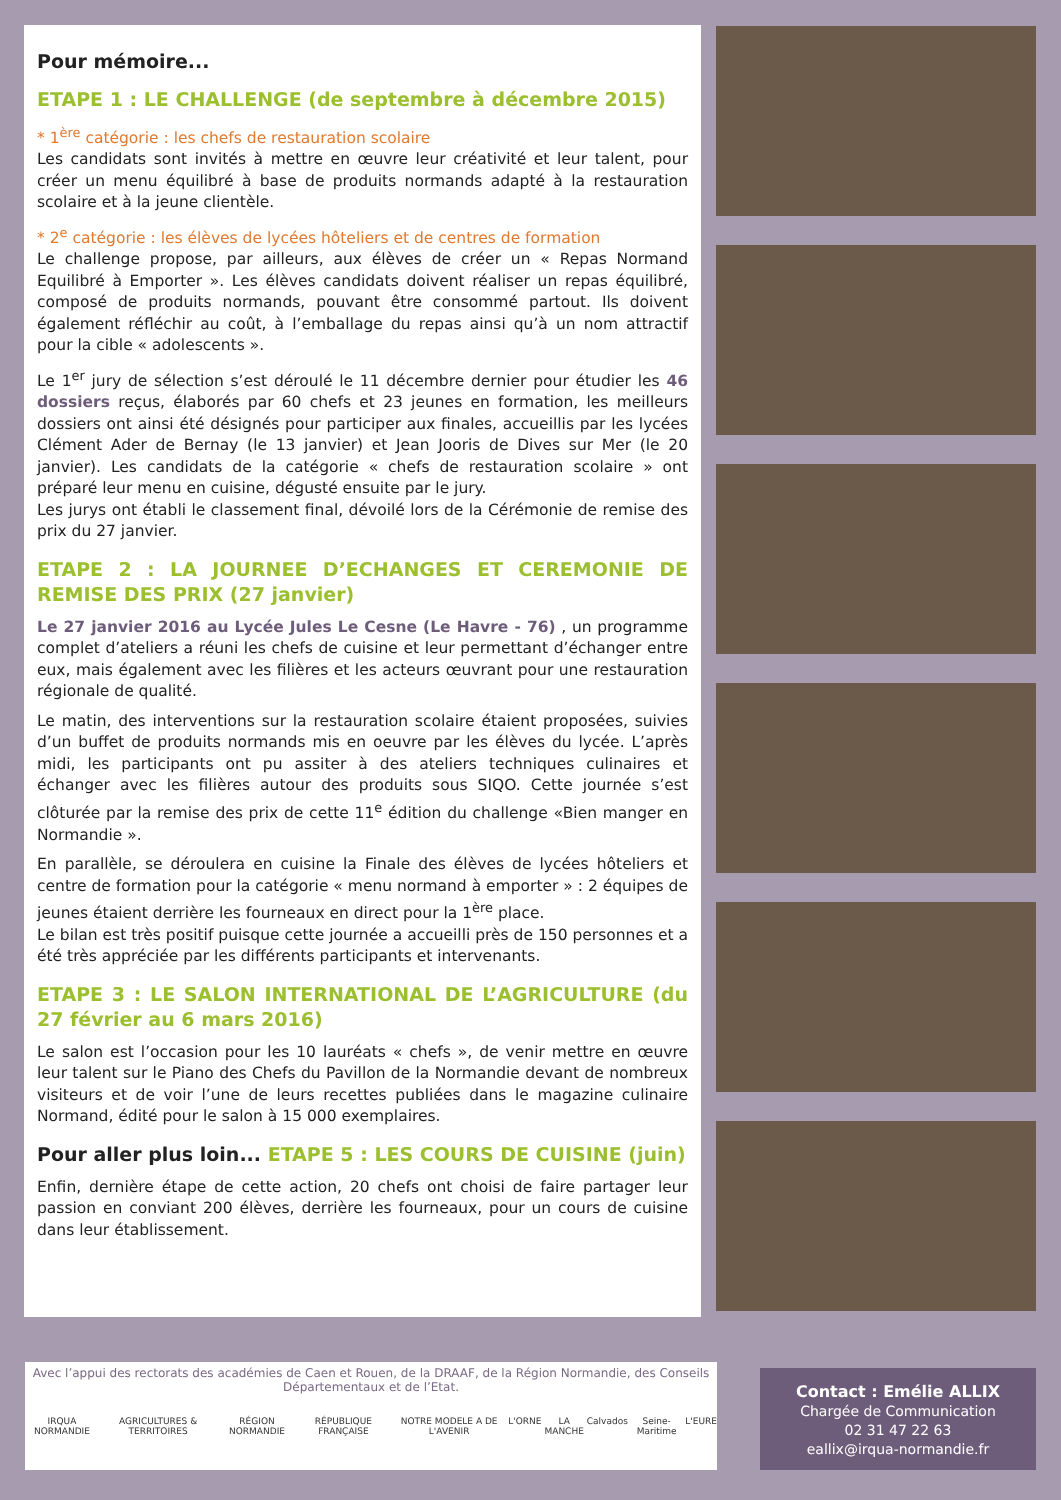Pour mémoire...
ETAPE 1 : LE CHALLENGE (de septembre à décembre 2015)
* 1<sup>ère</sup> catégorie : les chefs de restauration scolaire
Les candidats sont invités à mettre en œuvre leur créativité et leur talent, pour créer un menu équilibré à base de produits normands adapté à la restauration scolaire et à la jeune clientèle.
* 2<sup>e</sup> catégorie : les élèves de lycées hôteliers et de centres de formation
Le challenge propose, par ailleurs, aux élèves de créer un « Repas Normand Equilibré à Emporter ». Les élèves candidats doivent réaliser un repas équilibré, composé de produits normands, pouvant être consommé partout. Ils doivent également réfléchir au coût, à l’emballage du repas ainsi qu’à un nom attractif pour la cible « adolescents ».
Le 1<sup>er</sup> jury de sélection s’est déroulé le 11 décembre dernier pour étudier les 46 dossiers reçus, élaborés par 60 chefs et 23 jeunes en formation, les meilleurs dossiers ont ainsi été désignés pour participer aux finales, accueillis par les lycées Clément Ader de Bernay (le 13 janvier) et Jean Jooris de Dives sur Mer (le 20 janvier). Les candidats de la catégorie « chefs de restauration scolaire » ont préparé leur menu en cuisine, dégusté ensuite par le jury.
Les jurys ont établi le classement final, dévoilé lors de la Cérémonie de remise des prix du 27 janvier.
ETAPE 2 : LA JOURNEE D’ECHANGES ET CEREMONIE DE REMISE DES PRIX (27 janvier)
Le 27 janvier 2016 au Lycée Jules Le Cesne (Le Havre - 76) , un programme complet d’ateliers a réuni les chefs de cuisine et leur permettant d’échanger entre eux, mais également avec les filières et les acteurs œuvrant pour une restauration régionale de qualité.
Le matin, des interventions sur la restauration scolaire étaient proposées, suivies d’un buffet de produits normands mis en oeuvre par les élèves du lycée. L’après midi, les participants ont pu assiter à des ateliers techniques culinaires et échanger avec les filières autour des produits sous SIQO. Cette journée s’est clôturée par la remise des prix de cette 11<sup>e</sup> édition du challenge «Bien manger en Normandie ».
En parallèle, se déroulera en cuisine la Finale des élèves de lycées hôteliers et centre de formation pour la catégorie « menu normand à emporter » : 2 équipes de jeunes étaient derrière les fourneaux en direct pour la 1<sup>ère</sup> place.
Le bilan est très positif puisque cette journée a accueilli près de 150 personnes et a été très appréciée par les différents participants et intervenants.
ETAPE 3 : LE SALON INTERNATIONAL DE L’AGRICULTURE (du 27 février au 6 mars 2016)
Le salon est l’occasion pour les 10 lauréats « chefs », de venir mettre en œuvre leur talent sur le Piano des Chefs du Pavillon de la Normandie devant de nombreux visiteurs et de voir l’une de leurs recettes publiées dans le magazine culinaire Normand, édité pour le salon à 15 000 exemplaires.
Pour aller plus loin... ETAPE 5 : LES COURS DE CUISINE (juin)
Enfin, dernière étape de cette action, 20 chefs ont choisi de faire partager leur passion en conviant 200 élèves, derrière les fourneaux, pour un cours de cuisine dans leur établissement.
Avec l’appui des rectorats des académies de Caen et Rouen, de la DRAAF, de la Région Normandie, des Conseils Départementaux et de l’Etat.
IRQUA NORMANDIE AGRICULTURES & TERRITOIRES RÉGION NORMANDIE RÉPUBLIQUE FRANÇAISE NOTRE MODELE A DE L'AVENIR L'ORNE LA MANCHE Calvados Seine-Maritime L'EURE
Contact : Emélie ALLIX
Chargée de Communication
02 31 47 22 63
eallix@irqua-normandie.fr